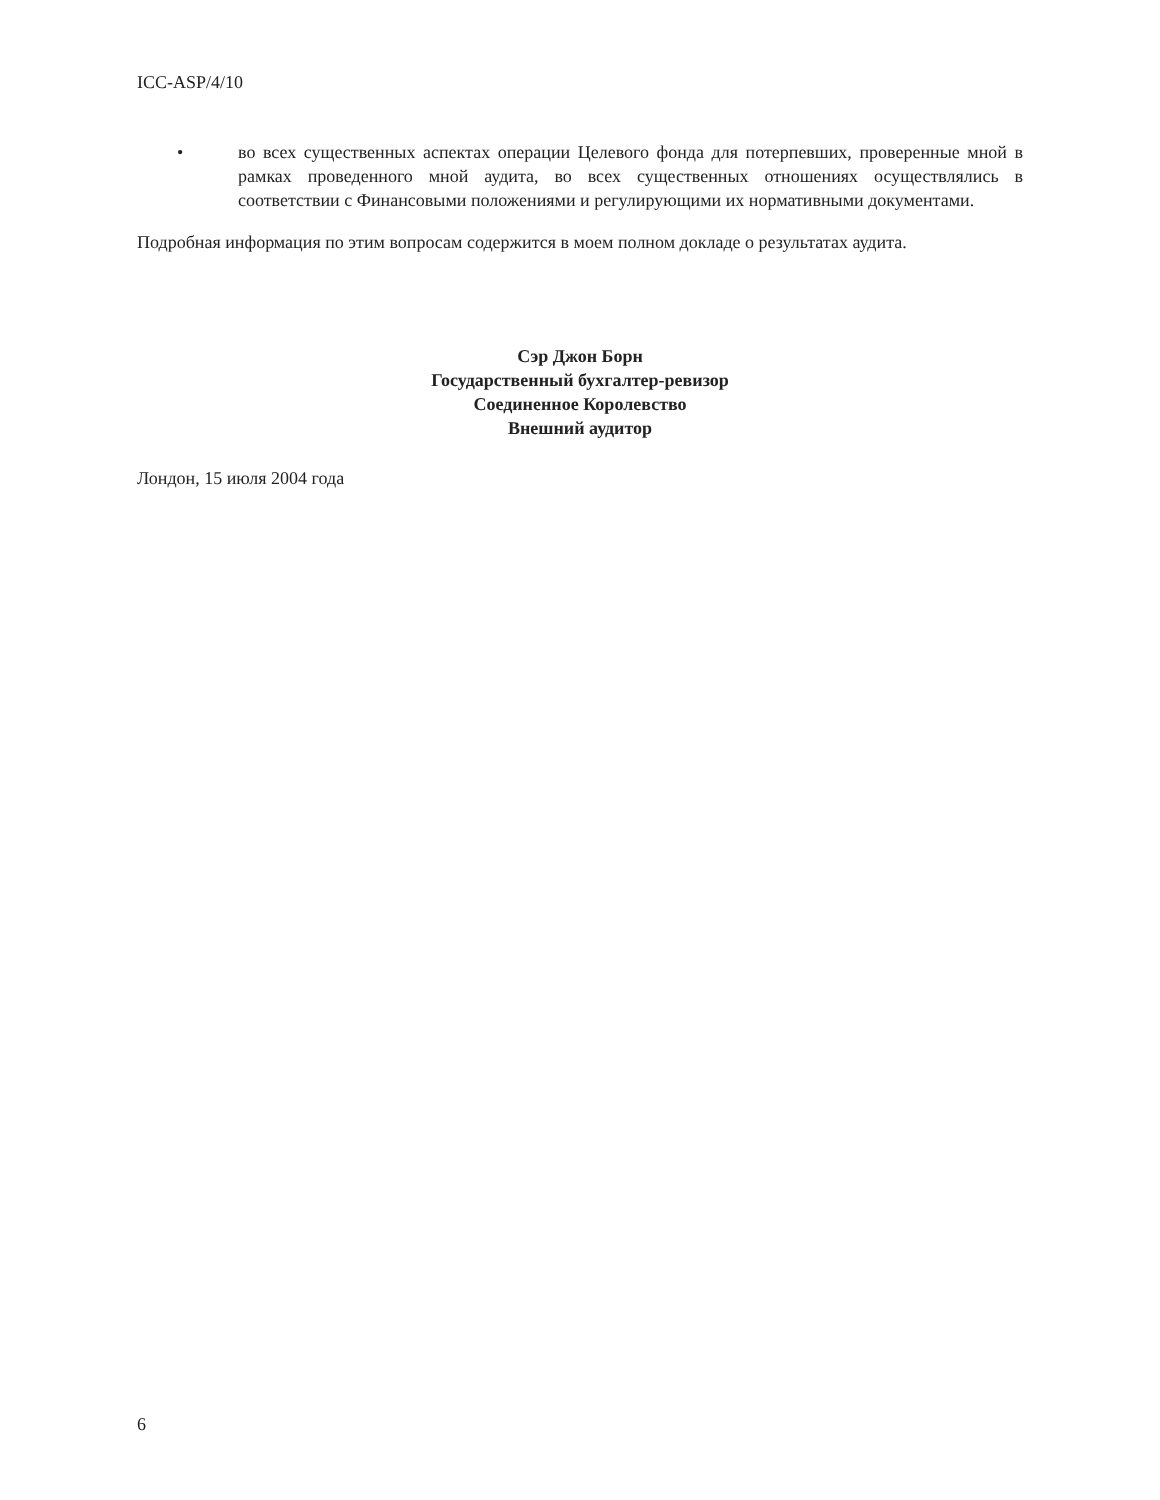ICC-ASP/4/10
• во всех существенных аспектах операции Целевого фонда для потерпевших, проверенные мной в рамках проведенного мной аудита, во всех существенных отношениях осуществлялись в соответствии с Финансовыми положениями и регулирующими их нормативными документами.
Подробная информация по этим вопросам содержится в моем полном докладе о результатах аудита.
Сэр Джон Борн
Государственный бухгалтер-ревизор
Соединенное Королевство
Внешний аудитор
Лондон, 15 июля 2004 года
6